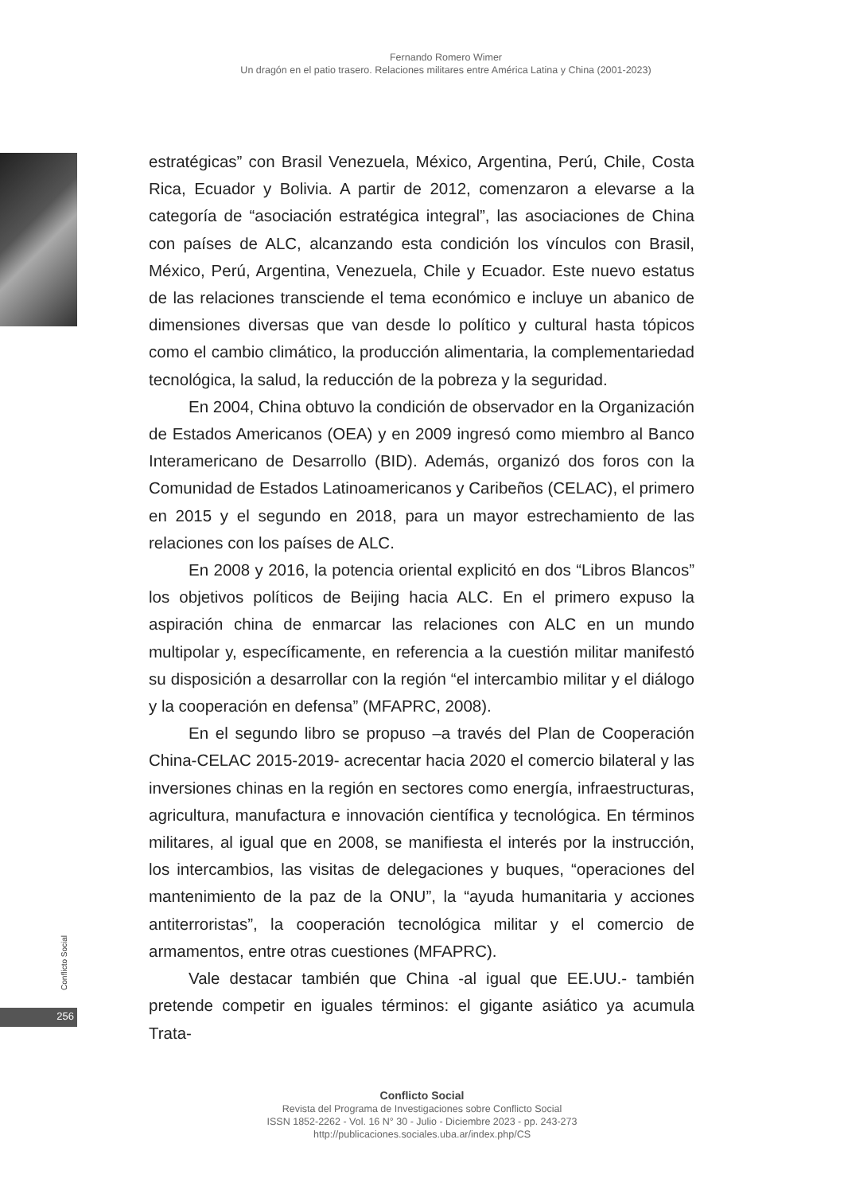Fernando Romero Wimer
Un dragón en el patio trasero. Relaciones militares entre América Latina y China (2001-2023)
estratégicas” con Brasil Venezuela, México, Argentina, Perú, Chile, Costa Rica, Ecuador y Bolivia. A partir de 2012, comenzaron a elevarse a la categoría de “asociación estratégica integral”, las asociaciones de China con países de ALC, alcanzando esta condición los vínculos con Brasil, México, Perú, Argentina, Venezuela, Chile y Ecuador. Este nuevo estatus de las relaciones transciende el tema económico e incluye un abanico de dimensiones diversas que van desde lo político y cultural hasta tópicos como el cambio climático, la producción alimentaria, la complementariedad tecnológica, la salud, la reducción de la pobreza y la seguridad.
En 2004, China obtuvo la condición de observador en la Organización de Estados Americanos (OEA) y en 2009 ingresó como miembro al Banco Interamericano de Desarrollo (BID). Además, organizó dos foros con la Comunidad de Estados Latinoamericanos y Caribeños (CELAC), el primero en 2015 y el segundo en 2018, para un mayor estrechamiento de las relaciones con los países de ALC.
En 2008 y 2016, la potencia oriental explicitó en dos “Libros Blancos” los objetivos políticos de Beijing hacia ALC. En el primero expuso la aspiración china de enmarcar las relaciones con ALC en un mundo multipolar y, específicamente, en referencia a la cuestión militar manifestó su disposición a desarrollar con la región “el intercambio militar y el diálogo y la cooperación en defensa” (MFAPRC, 2008).
En el segundo libro se propuso –a través del Plan de Cooperación China-CELAC 2015-2019- acrecentar hacia 2020 el comercio bilateral y las inversiones chinas en la región en sectores como energía, infraestructuras, agricultura, manufactura e innovación científica y tecnológica. En términos militares, al igual que en 2008, se manifiesta el interés por la instrucción, los intercambios, las visitas de delegaciones y buques, “operaciones del mantenimiento de la paz de la ONU”, la “ayuda humanitaria y acciones antiterroristas”, la cooperación tecnológica militar y el comercio de armamentos, entre otras cuestiones (MFAPRC).
Vale destacar también que China -al igual que EE.UU.- también pretende competir en iguales términos: el gigante asiático ya acumula Trata-
Conflicto Social
256
Conflicto Social
Revista del Programa de Investigaciones sobre Conflicto Social
ISSN 1852-2262 - Vol. 16 N° 30 - Julio - Diciembre 2023 - pp. 243-273
http://publicaciones.sociales.uba.ar/index.php/CS